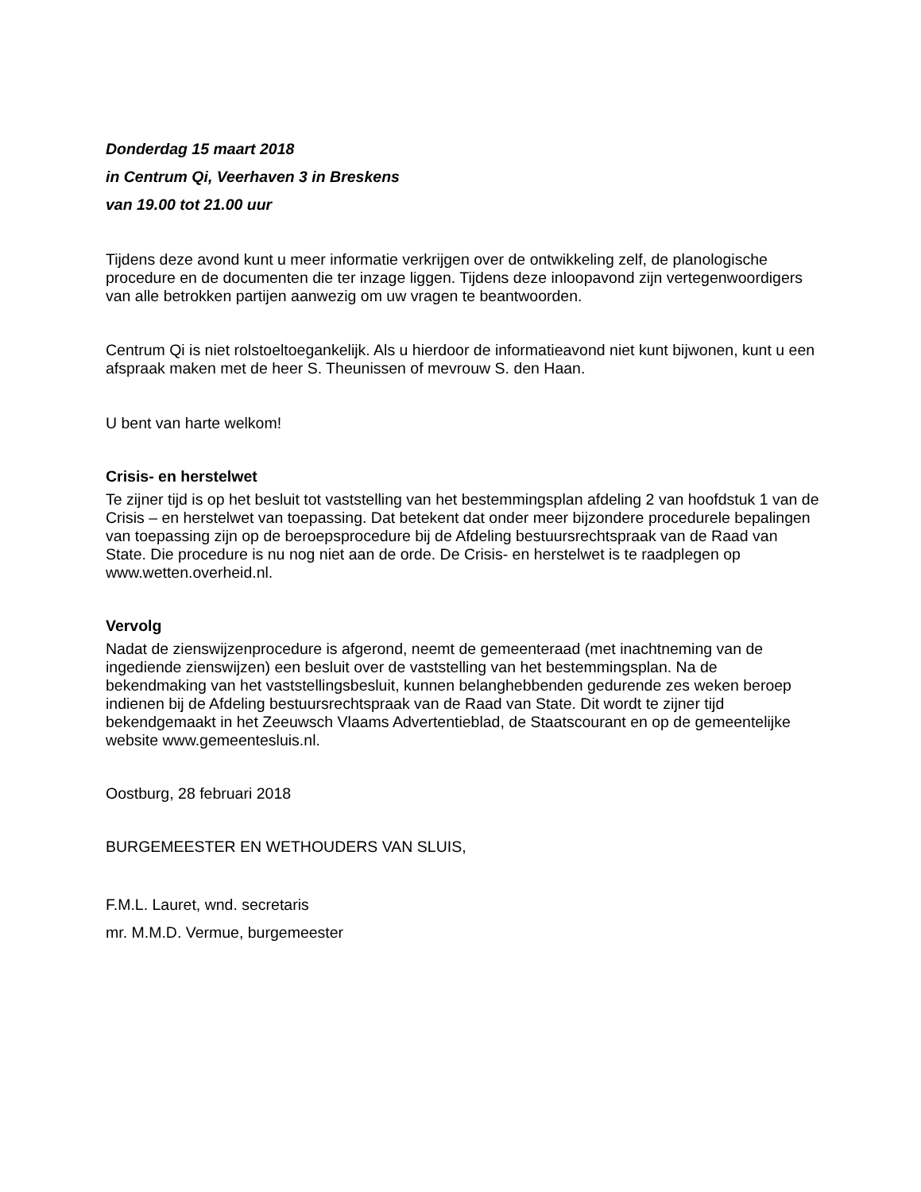Donderdag 15 maart 2018
in Centrum Qi, Veerhaven 3 in Breskens
van 19.00 tot 21.00 uur
Tijdens deze avond kunt u meer informatie verkrijgen over de ontwikkeling zelf, de planologische procedure en de documenten die ter inzage liggen. Tijdens deze inloopavond zijn vertegenwoordigers van alle betrokken partijen aanwezig om uw vragen te beantwoorden.
Centrum Qi is niet rolstoeltoegankelijk. Als u hierdoor de informatieavond niet kunt bijwonen, kunt u een afspraak maken met de heer S. Theunissen of mevrouw S. den Haan.
U bent van harte welkom!
Crisis- en herstelwet
Te zijner tijd is op het besluit tot vaststelling van het bestemmingsplan afdeling 2 van hoofdstuk 1 van de Crisis – en herstelwet van toepassing. Dat betekent dat onder meer bijzondere procedurele bepalingen van toepassing zijn op de beroepsprocedure bij de Afdeling bestuursrechtspraak van de Raad van State. Die procedure is nu nog niet aan de orde. De Crisis- en herstelwet is te raadplegen op www.wetten.overheid.nl.
Vervolg
Nadat de zienswijzenprocedure is afgerond, neemt de gemeenteraad (met inachtneming van de ingediende zienswijzen) een besluit over de vaststelling van het bestemmingsplan. Na de bekendmaking van het vaststellingsbesluit, kunnen belanghebbenden gedurende zes weken beroep indienen bij de Afdeling bestuursrechtspraak van de Raad van State. Dit wordt te zijner tijd bekendgemaakt in het Zeeuwsch Vlaams Advertentieblad, de Staatscourant en op de gemeentelijke website www.gemeentesluis.nl.
Oostburg, 28 februari 2018
BURGEMEESTER EN WETHOUDERS VAN SLUIS,
F.M.L. Lauret, wnd. secretaris
mr. M.M.D. Vermue, burgemeester